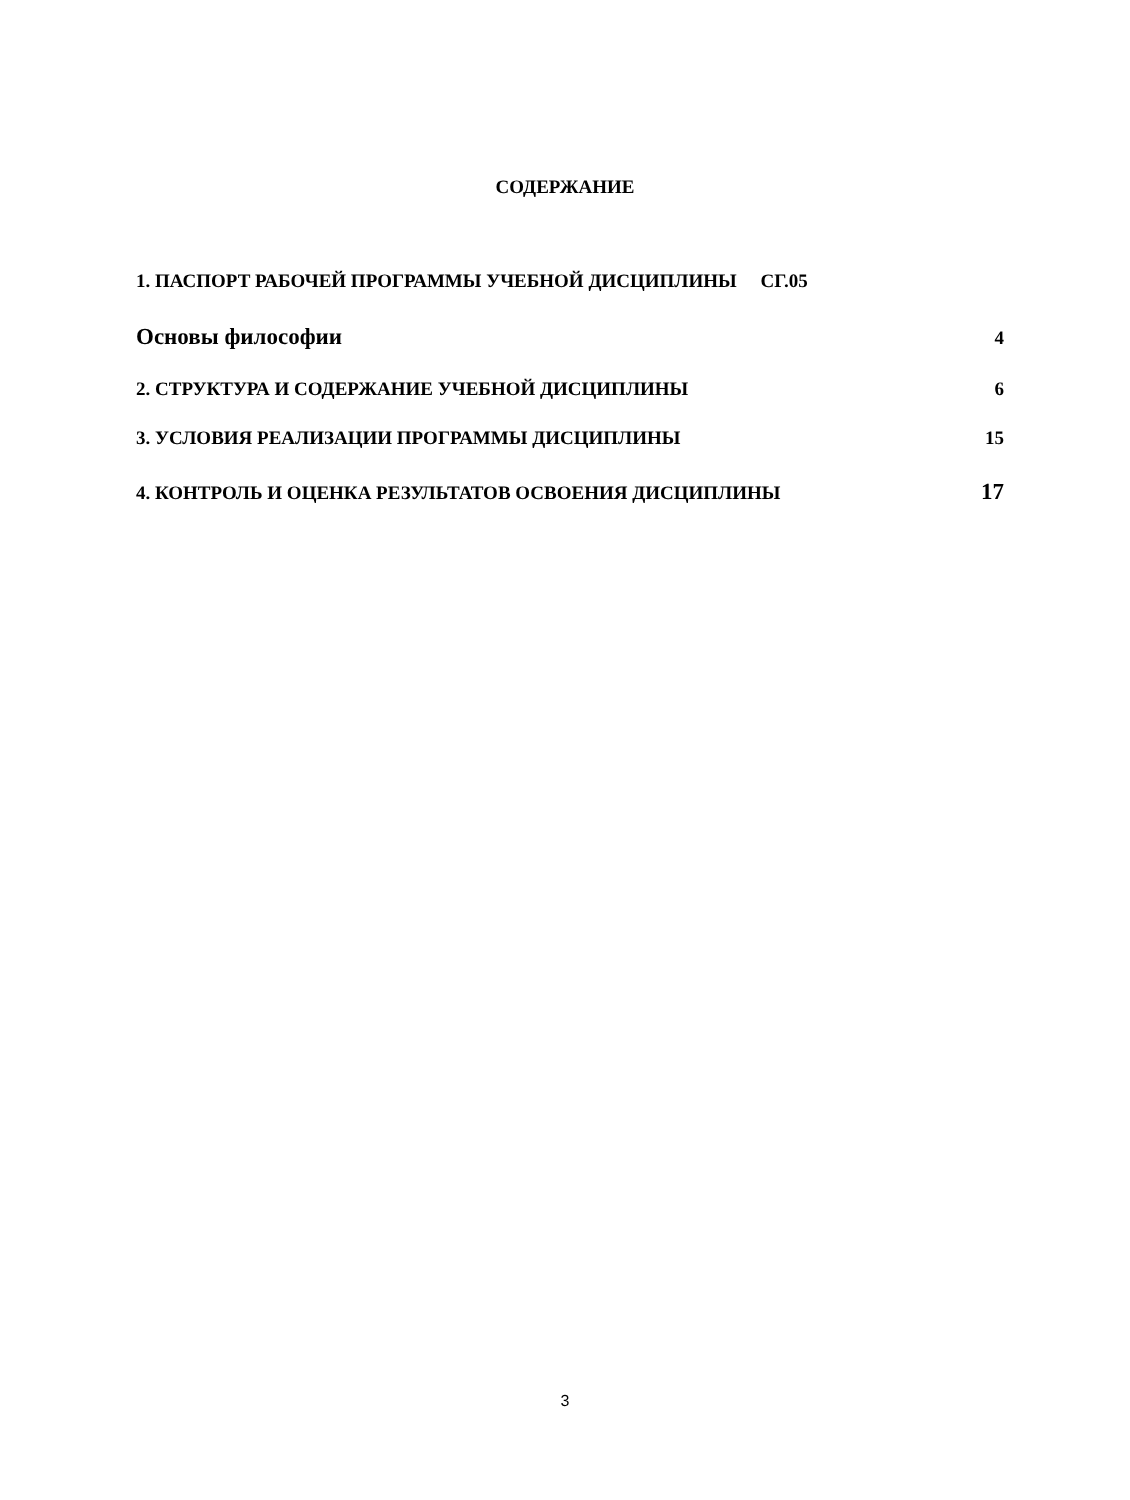СОДЕРЖАНИЕ
1. ПАСПОРТ РАБОЧЕЙ ПРОГРАММЫ УЧЕБНОЙ ДИСЦИПЛИНЫ СГ.05
Основы философии 4
2. СТРУКТУРА И СОДЕРЖАНИЕ УЧЕБНОЙ ДИСЦИПЛИНЫ 6
3. УСЛОВИЯ РЕАЛИЗАЦИИ ПРОГРАММЫ ДИСЦИПЛИНЫ 15
4. КОНТРОЛЬ И ОЦЕНКА РЕЗУЛЬТАТОВ ОСВОЕНИЯ ДИСЦИПЛИНЫ 17
3